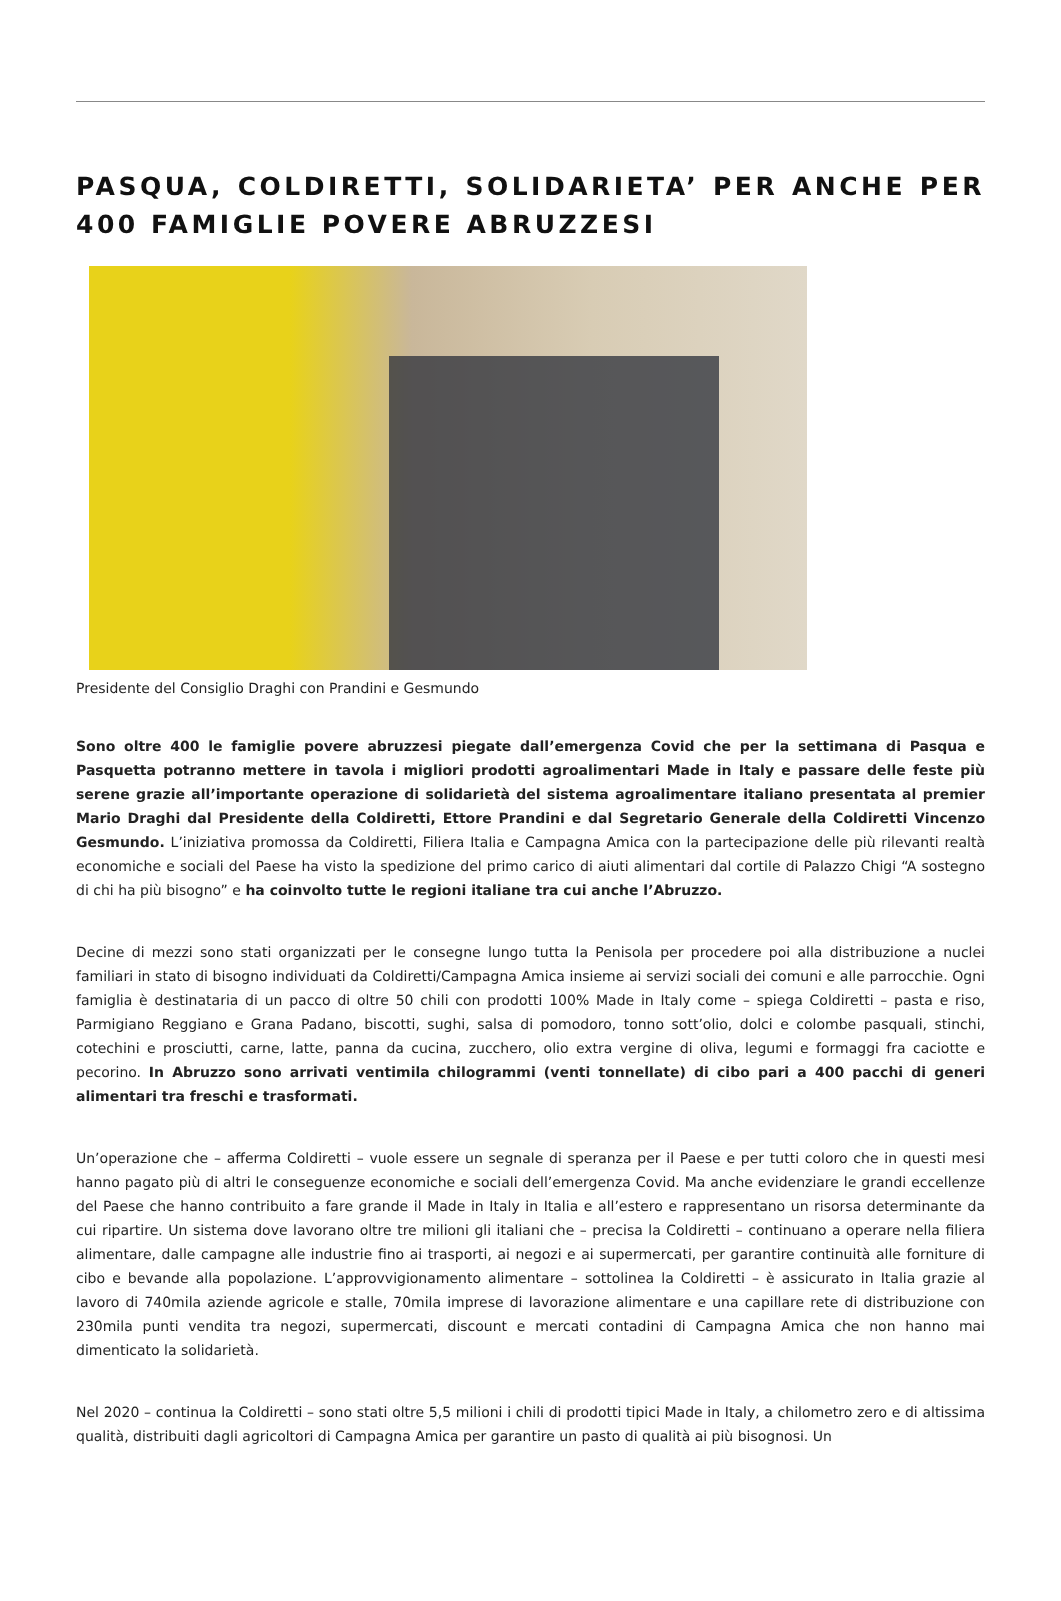PASQUA, COLDIRETTI, SOLIDARIETA’ PER ANCHE PER 400 FAMIGLIE POVERE ABRUZZESI
Presidente del Consiglio Draghi con Prandini e Gesmundo
Sono oltre 400 le famiglie povere abruzzesi piegate dall’emergenza Covid che per la settimana di Pasqua e Pasquetta potranno mettere in tavola i migliori prodotti agroalimentari Made in Italy e passare delle feste più serene grazie all’importante operazione di solidarietà del sistema agroalimentare italiano presentata al premier Mario Draghi dal Presidente della Coldiretti, Ettore Prandini e dal Segretario Generale della Coldiretti Vincenzo Gesmundo. L’iniziativa promossa da Coldiretti, Filiera Italia e Campagna Amica con la partecipazione delle più rilevanti realtà economiche e sociali del Paese ha visto la spedizione del primo carico di aiuti alimentari dal cortile di Palazzo Chigi “A sostegno di chi ha più bisogno” e ha coinvolto tutte le regioni italiane tra cui anche l’Abruzzo.
Decine di mezzi sono stati organizzati per le consegne lungo tutta la Penisola per procedere poi alla distribuzione a nuclei familiari in stato di bisogno individuati da Coldiretti/Campagna Amica insieme ai servizi sociali dei comuni e alle parrocchie. Ogni famiglia è destinataria di un pacco di oltre 50 chili con prodotti 100% Made in Italy come – spiega Coldiretti – pasta e riso, Parmigiano Reggiano e Grana Padano, biscotti, sughi, salsa di pomodoro, tonno sott’olio, dolci e colombe pasquali, stinchi, cotechini e prosciutti, carne, latte, panna da cucina, zucchero, olio extra vergine di oliva, legumi e formaggi fra caciotte e pecorino. In Abruzzo sono arrivati ventimila chilogrammi (venti tonnellate) di cibo pari a 400 pacchi di generi alimentari tra freschi e trasformati.
Un’operazione che – afferma Coldiretti – vuole essere un segnale di speranza per il Paese e per tutti coloro che in questi mesi hanno pagato più di altri le conseguenze economiche e sociali dell’emergenza Covid. Ma anche evidenziare le grandi eccellenze del Paese che hanno contribuito a fare grande il Made in Italy in Italia e all’estero e rappresentano un risorsa determinante da cui ripartire. Un sistema dove lavorano oltre tre milioni gli italiani che – precisa la Coldiretti – continuano a operare nella filiera alimentare, dalle campagne alle industrie fino ai trasporti, ai negozi e ai supermercati, per garantire continuità alle forniture di cibo e bevande alla popolazione. L’approvvigionamento alimentare – sottolinea la Coldiretti – è assicurato in Italia grazie al lavoro di 740mila aziende agricole e stalle, 70mila imprese di lavorazione alimentare e una capillare rete di distribuzione con 230mila punti vendita tra negozi, supermercati, discount e mercati contadini di Campagna Amica che non hanno mai dimenticato la solidarietà.
Nel 2020 – continua la Coldiretti – sono stati oltre 5,5 milioni i chili di prodotti tipici Made in Italy, a chilometro zero e di altissima qualità, distribuiti dagli agricoltori di Campagna Amica per garantire un pasto di qualità ai più bisognosi. Un